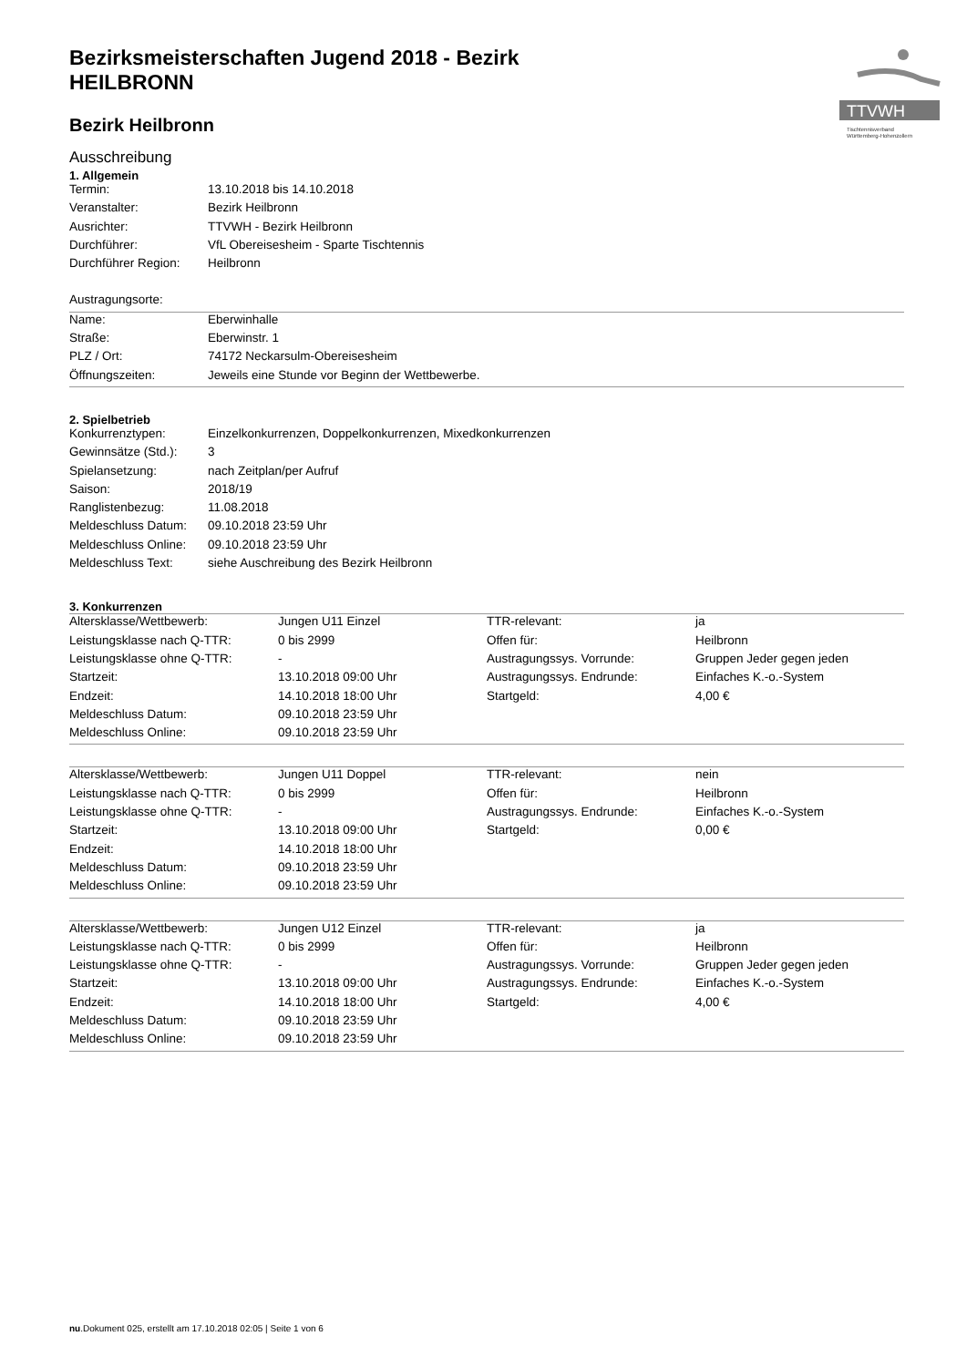TTVWH
Tischtennisverband
Württemberg-Hohenzollern
Bezirksmeisterschaften Jugend 2018 - Bezirk HEILBRONN
Bezirk Heilbronn
Ausschreibung
1. Allgemein
| Termin: | 13.10.2018 bis 14.10.2018 |
| Veranstalter: | Bezirk Heilbronn |
| Ausrichter: | TTVWH - Bezirk Heilbronn |
| Durchführer: | VfL Obereisesheim - Sparte Tischtennis |
| Durchführer Region: | Heilbronn |
| Austragungsorte: |
| Name: | Eberwinhalle |
| Straße: | Eberwinstr. 1 |
| PLZ / Ort: | 74172 Neckarsulm-Obereisesheim |
| Öffnungszeiten: | Jeweils eine Stunde vor Beginn der Wettbewerbe. |
2. Spielbetrieb
| Konkurrenztypen: | Einzelkonkurrenzen, Doppelkonkurrenzen, Mixedkonkurrenzen |
| Gewinnsätze (Std.): | 3 |
| Spielansetzung: | nach Zeitplan/per Aufruf |
| Saison: | 2018/19 |
| Ranglistenbezug: | 11.08.2018 |
| Meldeschluss Datum: | 09.10.2018 23:59 Uhr |
| Meldeschluss Online: | 09.10.2018 23:59 Uhr |
| Meldeschluss Text: | siehe Auschreibung des Bezirk Heilbronn |
3. Konkurrenzen
| Altersklasse/Wettbewerb: | Jungen U11 Einzel | TTR-relevant: | ja |
| Leistungsklasse nach Q-TTR: | 0 bis 2999 | Offen für: | Heilbronn |
| Leistungsklasse ohne Q-TTR: | - | Austragungssys. Vorrunde: | Gruppen Jeder gegen jeden |
| Startzeit: | 13.10.2018 09:00 Uhr | Austragungssys. Endrunde: | Einfaches K.-o.-System |
| Endzeit: | 14.10.2018 18:00 Uhr | Startgeld: | 4,00 € |
| Meldeschluss Datum: | 09.10.2018 23:59 Uhr | | |
| Meldeschluss Online: | 09.10.2018 23:59 Uhr | | |
| Altersklasse/Wettbewerb: | Jungen U11 Doppel | TTR-relevant: | nein |
| Leistungsklasse nach Q-TTR: | 0 bis 2999 | Offen für: | Heilbronn |
| Leistungsklasse ohne Q-TTR: | - | Austragungssys. Endrunde: | Einfaches K.-o.-System |
| Startzeit: | 13.10.2018 09:00 Uhr | Startgeld: | 0,00 € |
| Endzeit: | 14.10.2018 18:00 Uhr | | |
| Meldeschluss Datum: | 09.10.2018 23:59 Uhr | | |
| Meldeschluss Online: | 09.10.2018 23:59 Uhr | | |
| Altersklasse/Wettbewerb: | Jungen U12 Einzel | TTR-relevant: | ja |
| Leistungsklasse nach Q-TTR: | 0 bis 2999 | Offen für: | Heilbronn |
| Leistungsklasse ohne Q-TTR: | - | Austragungssys. Vorrunde: | Gruppen Jeder gegen jeden |
| Startzeit: | 13.10.2018 09:00 Uhr | Austragungssys. Endrunde: | Einfaches K.-o.-System |
| Endzeit: | 14.10.2018 18:00 Uhr | Startgeld: | 4,00 € |
| Meldeschluss Datum: | 09.10.2018 23:59 Uhr | | |
| Meldeschluss Online: | 09.10.2018 23:59 Uhr | | |
nu.Dokument 025, erstellt am 17.10.2018 02:05 | Seite 1 von 6